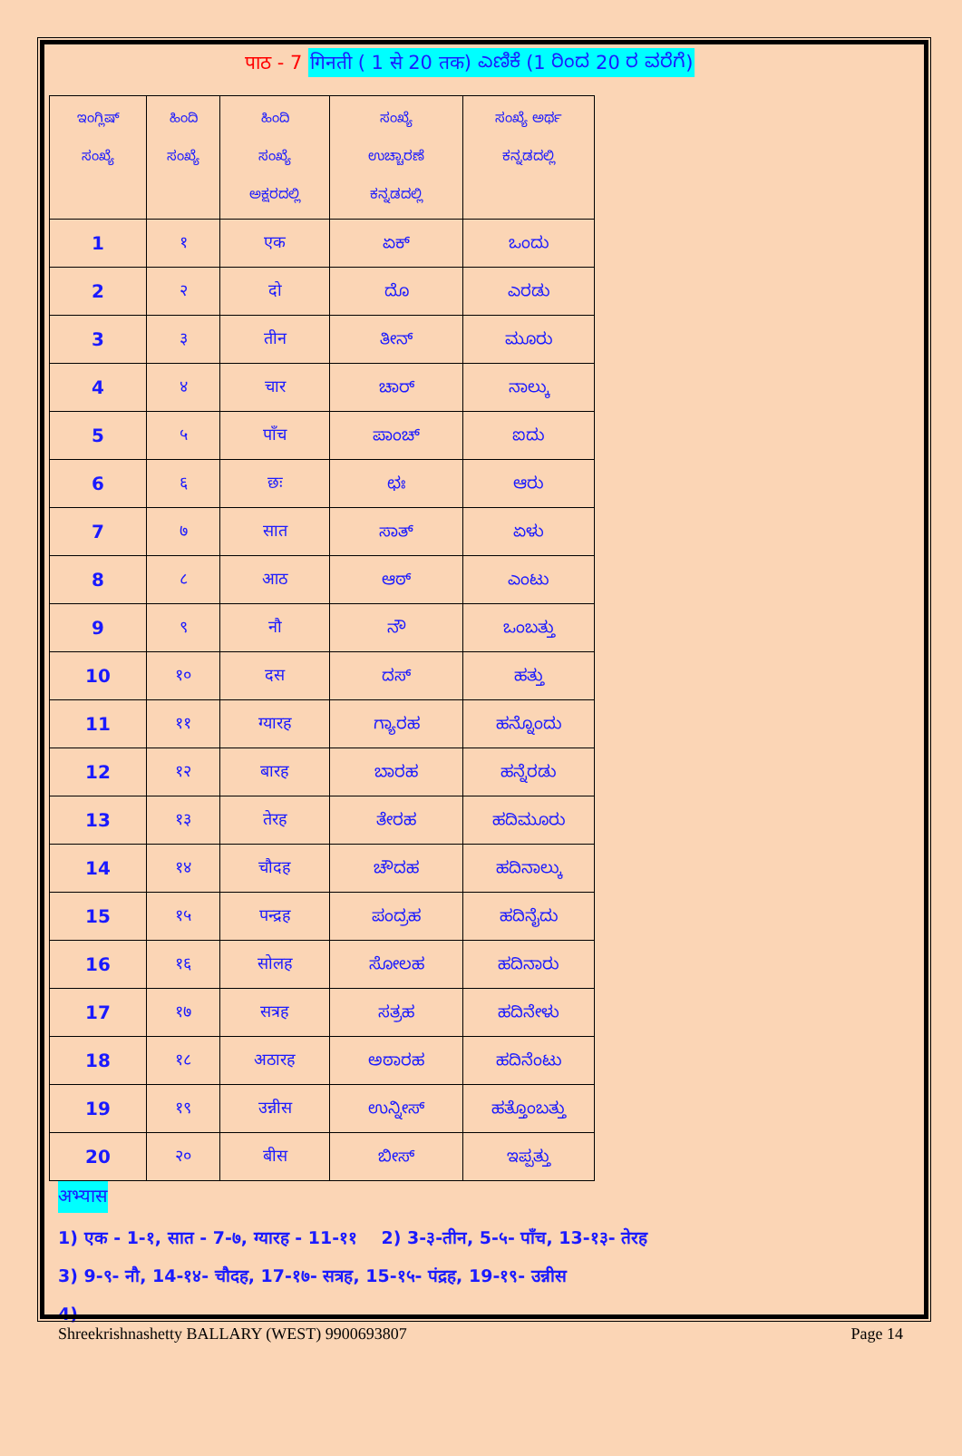पाठ - 7 गिनती ( 1 से 20 तक) ಎಣಿಕೆ (1 ರಿಂದ 20 ರ ವರೆಗೆ)
| ಇಂಗ್ಲಿಷ್ ಸಂಖ್ಯೆ | ಹಿಂದಿ ಸಂಖ್ಯೆ | ಹಿಂದಿ ಸಂಖ್ಯೆ ಅಕ್ಷರದಲ್ಲಿ | ಸಂಖ್ಯೆ ಉಚ್ಚಾರಣೆ ಕನ್ನಡದಲ್ಲಿ | ಸಂಖ್ಯೆ ಅರ್ಥ ಕನ್ನಡದಲ್ಲಿ |
| --- | --- | --- | --- | --- |
| 1 | १ | एक | ಏಕ್ | ಒಂದು |
| 2 | २ | दो | ದೊ | ಎರಡು |
| 3 | ३ | तीन | ತೀನ್ | ಮೂರು |
| 4 | ४ | चार | ಚಾರ್ | ನಾಲ್ಕು |
| 5 | ५ | पाँच | ಪಾಂಚ್ | ಐದು |
| 6 | ६ | छः | ಛಃ | ಆರು |
| 7 | ७ | सात | ಸಾತ್ | ಏಳು |
| 8 | ८ | आठ | ಆಠ್ | ಎಂಟು |
| 9 | ९ | नौ | ನೌ | ಒಂಬತ್ತು |
| 10 | १० | दस | ದಸ್ | ಹತ್ತು |
| 11 | ११ | ग्यारह | ಗ್ಯಾರಹ | ಹನ್ನೊಂದು |
| 12 | १२ | बारह | ಬಾರಹ | ಹನ್ನೆರಡು |
| 13 | १३ | तेरह | ತೇರಹ | ಹದಿಮೂರು |
| 14 | १४ | चौदह | ಚೌದಹ | ಹದಿನಾಲ್ಕು |
| 15 | १५ | पन्द्रह | ಪಂದ್ರಹ | ಹದಿನೈದು |
| 16 | १६ | सोलह | ಸೋಲಹ | ಹದಿನಾರು |
| 17 | १७ | सत्रह | ಸತ್ರಹ | ಹದಿನೇಳು |
| 18 | १८ | अठारह | ಅಠಾರಹ | ಹದಿನೆಂಟು |
| 19 | १९ | उन्नीस | ಉನ್ನೀಸ್ | ಹತ್ತೊಂಬತ್ತು |
| 20 | २० | बीस | ಬೀಸ್ | ಇಪ್ಪತ್ತು |
अभ्यास
1) एक - 1-१, सात - 7-७, ग्यारह - 11-११ 2) 3-३-तीन, 5-५- पाँच, 13-१३- तेरह
3) 9-९- नौ, 14-१४- चौदह, 17-१७- सत्रह, 15-१५- पंद्रह, 19-१९- उन्नीस
4)
Shreekrishnashetty BALLARY (WEST) 9900693807 Page 14